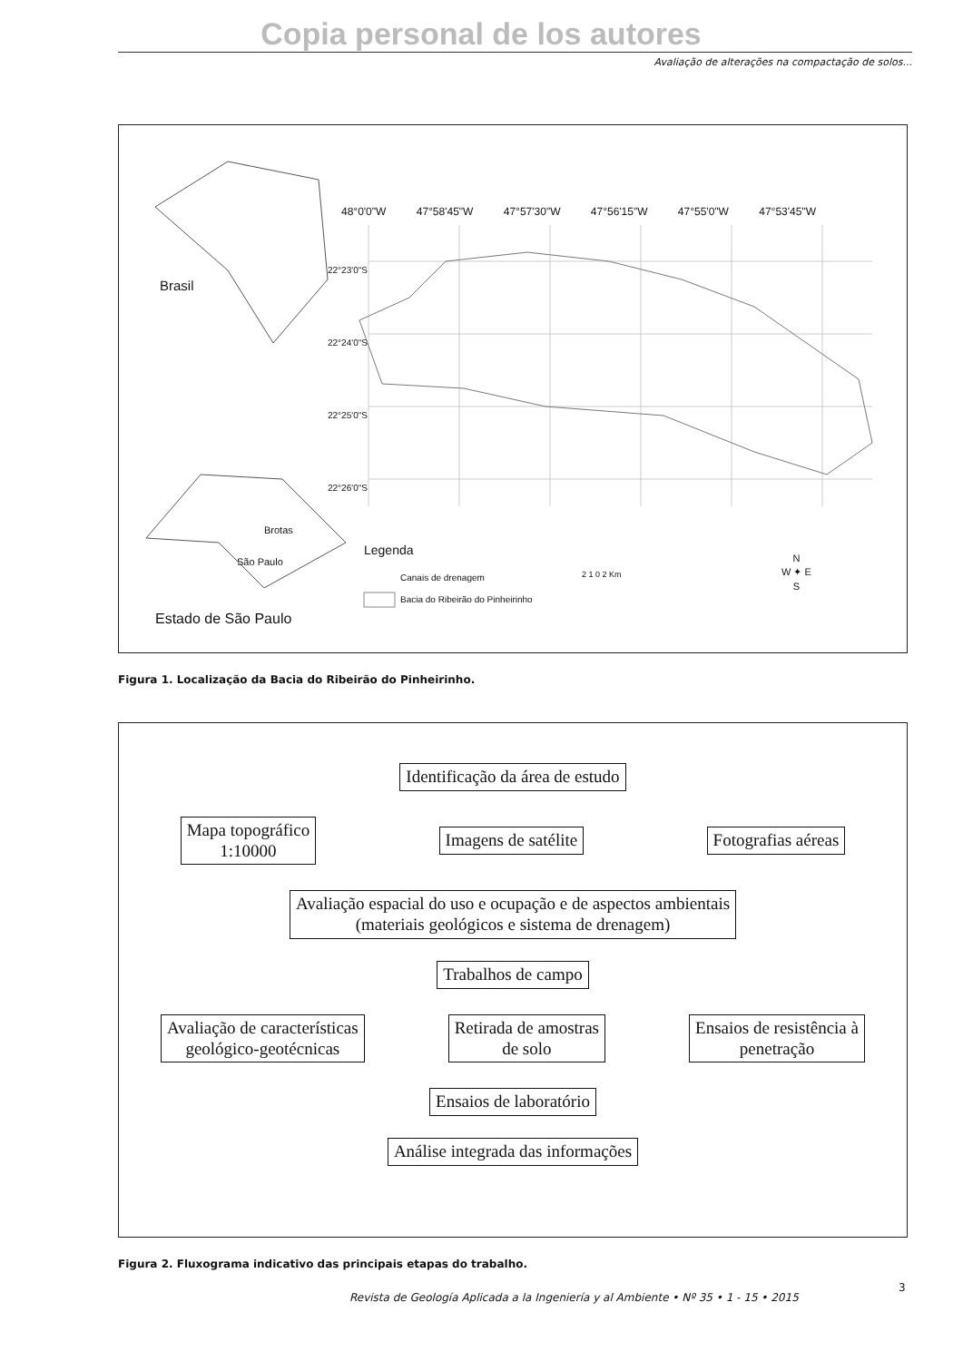Copia personal de los autores
Avaliação de alterações na compactação de solos...
48°0'0"W 47°58'45"W 47°57'30"W 47°56'15"W 47°55'0"W 47°53'45"W
Brasil
Brotas
São Paulo
Estado de São Paulo
Legenda
Canais de drenagem
Bacia do Ribeirão do Pinheirinho
2 1 0 2 Km
N
W ✦ E
S
22°23'0"S
22°24'0"S
22°25'0"S
22°26'0"S
Figura 1. Localização da Bacia do Ribeirão do Pinheirinho.
Identificação da área de estudo
Mapa topográfico
1:10000 Imagens de satélite Fotografias aéreas
Avaliação espacial do uso e ocupação e de aspectos ambientais
(materiais geológicos e sistema de drenagem)
Trabalhos de campo
Avaliação de características
geológico-geotécnicas Retirada de amostras
de solo Ensaios de resistência à
penetração
Ensaios de laboratório
Análise integrada das informações
Figura 2. Fluxograma indicativo das principais etapas do trabalho.
Revista de Geología Aplicada a la Ingeniería y al Ambiente • Nº 35 • 1 - 15 • 2015
3